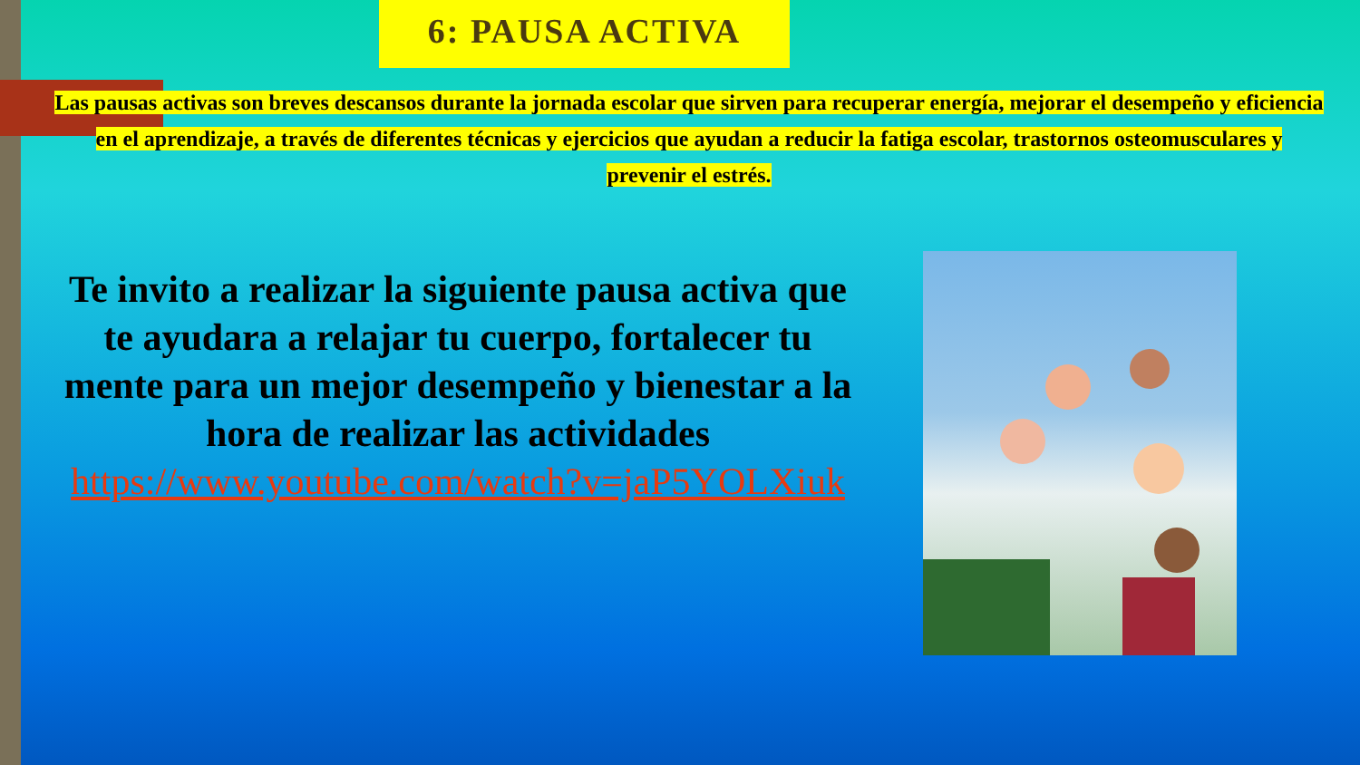6: PAUSA ACTIVA
Las pausas activas son breves descansos durante la jornada escolar que sirven para recuperar energía, mejorar el desempeño y eficiencia en el aprendizaje, a través de diferentes técnicas y ejercicios que ayudan a reducir la fatiga escolar, trastornos osteomusculares y prevenir el estrés.
Te invito a realizar la siguiente pausa activa que te ayudara a relajar tu cuerpo, fortalecer tu mente para un mejor desempeño y bienestar a la hora de realizar las actividades https://www.youtube.com/watch?v=jaP5YOLXiuk